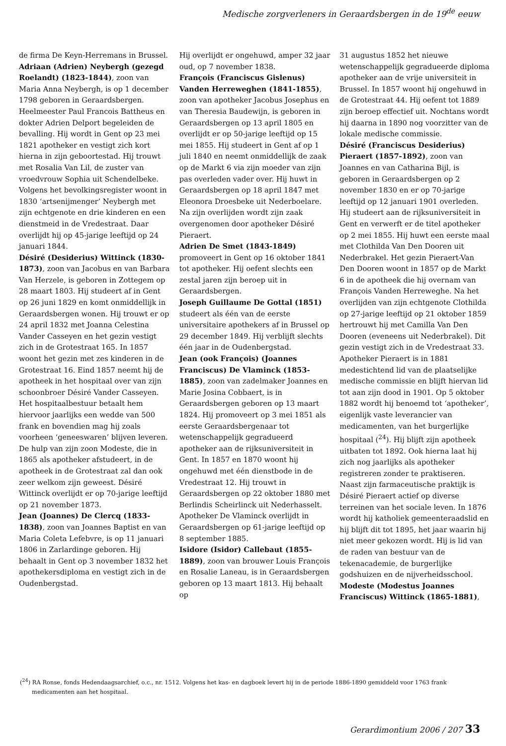Medische zorgverleners in Geraardsbergen in de 19<sup>de</sup> eeuw
de firma De Keyn-Herremans in Brussel.
Adriaan (Adrien) Neybergh (gezegd Roelandt) (1823-1844), zoon van Maria Anna Neybergh, is op 1 december 1798 geboren in Geraardsbergen. Heelmeester Paul Francois Battheus en dokter Adrien Delport begeleiden de bevalling. Hij wordt in Gent op 23 mei 1821 apotheker en vestigt zich kort hierna in zijn geboortestad. Hij trouwt met Rosalia Van Lil, de zuster van vroedvrouw Sophia uit Schendelbeke. Volgens het bevolkingsregister woont in 1830 ‘artsenijmenger’ Neybergh met zijn echtgenote en drie kinderen en een dienstmeid in de Vredestraat. Daar overlijdt hij op 45-jarige leeftijd op 24 januari 1844.
Désiré (Desiderius) Wittinck (1830-1873), zoon van Jacobus en van Barbara Van Herzele, is geboren in Zottegem op 28 maart 1803. Hij studeert af in Gent op 26 juni 1829 en komt onmiddellijk in Geraardsbergen wonen. Hij trouwt er op 24 april 1832 met Joanna Celestina Vander Casseyen en het gezin vestigt zich in de Grotestraat 165. In 1857 woont het gezin met zes kinderen in de Grotestraat 16. Eind 1857 neemt hij de apotheek in het hospitaal over van zijn schoonbroer Désiré Vander Casseyen. Het hospitaalbestuur betaalt hem hiervoor jaarlijks een wedde van 500 frank en bovendien mag hij zoals voorheen ‘geneeswaren’ blijven leveren. De hulp van zijn zoon Modeste, die in 1865 als apotheker afstudeert, in de apotheek in de Grotestraat zal dan ook zeer welkom zijn geweest. Désiré Wittinck overlijdt er op 70-jarige leeftijd op 21 november 1873.
Jean (Joannes) De Clercq (1833-1838), zoon van Joannes Baptist en van Maria Coleta Lefebvre, is op 11 januari 1806 in Zarlardinge geboren. Hij behaalt in Gent op 3 november 1832 het apothekersdiploma en vestigt zich in de Oudenbergstad.
Hij overlijdt er ongehuwd, amper 32 jaar oud, op 7 november 1838.
François (Franciscus Gislenus) Vanden Herreweghen (1841-1855), zoon van apotheker Jacobus Josephus en van Theresia Baudewijn, is geboren in Geraardsbergen op 13 april 1805 en overlijdt er op 50-jarige leeftijd op 15 mei 1855. Hij studeert in Gent af op 1 juli 1840 en neemt onmiddellijk de zaak op de Markt 6 via zijn moeder van zijn pas overleden vader over. Hij huwt in Geraardsbergen op 18 april 1847 met Eleonora Droesbeke uit Nederboelare. Na zijn overlijden wordt zijn zaak overgenomen door apotheker Désiré Pieraert.
Adrien De Smet (1843-1849) promoveert in Gent op 16 oktober 1841 tot apotheker. Hij oefent slechts een zestal jaren zijn beroep uit in Geraardsbergen.
Joseph Guillaume De Gottal (1851) studeert als één van de eerste universitaire apothekers af in Brussel op 29 december 1849. Hij verblijft slechts één jaar in de Oudenbergstad.
Jean (ook François) (Joannes Franciscus) De Vlaminck (1853-1885), zoon van zadelmaker Joannes en Marie Josina Cobbaert, is in Geraardsbergen geboren op 13 maart 1824. Hij promoveert op 3 mei 1851 als eerste Geraardsbergenaar tot wetenschappelijk gegradueerd apotheker aan de rijksuniversiteit in Gent. In 1857 en 1870 woont hij ongehuwd met één dienstbode in de Vredestraat 12. Hij trouwt in Geraardsbergen op 22 oktober 1880 met Berlindis Scheirlinck uit Nederhasselt. Apotheker De Vlaminck overlijdt in Geraardsbergen op 61-jarige leeftijd op 8 september 1885.
Isidore (Isidor) Callebaut (1855-1889), zoon van brouwer Louis François en Rosalie Laneau, is in Geraardsbergen geboren op 13 maart 1813. Hij behaalt op
31 augustus 1852 het nieuwe wetenschappelijk gegradueerde diploma apotheker aan de vrije universiteit in Brussel. In 1857 woont hij ongehuwd in de Grotestraat 44. Hij oefent tot 1889 zijn beroep effectief uit. Nochtans wordt hij daarna in 1890 nog voorzitter van de lokale medische commissie.
Désiré (Franciscus Desiderius) Pieraert (1857-1892), zoon van Joannes en van Catharina Bijl, is geboren in Geraardsbergen op 2 november 1830 en er op 70-jarige leeftijd op 12 januari 1901 overleden. Hij studeert aan de rijksuniversiteit in Gent en verwerft er de titel apotheker op 2 mei 1855. Hij huwt een eerste maal met Clothilda Van Den Dooren uit Nederbrakel. Het gezin Pieraert-Van Den Dooren woont in 1857 op de Markt 6 in de apotheek die hij overnam van François Vanden Herreweghe. Na het overlijden van zijn echtgenote Clothilda op 27-jarige leeftijd op 21 oktober 1859 hertrouwt hij met Camilla Van Den Dooren (eveneens uit Nederbrakel). Dit gezin vestigt zich in de Vredestraat 33. Apotheker Pieraert is in 1881 medestichtend lid van de plaatselijke medische commissie en blijft hiervan lid tot aan zijn dood in 1901. Op 5 oktober 1882 wordt hij benoemd tot ‘apotheker’, eigenlijk vaste leverancier van medicamenten, van het burgerlijke hospitaal (<sup>24</sup>). Hij blijft zijn apotheek uitbaten tot 1892. Ook hierna laat hij zich nog jaarlijks als apotheker registreren zonder te praktiseren.
Naast zijn farmaceutische praktijk is Désiré Pieraert actief op diverse terreinen van het sociale leven. In 1876 wordt hij katholiek gemeenteraadslid en hij blijft dit tot 1895, het jaar waarin hij niet meer gekozen wordt. Hij is lid van de raden van bestuur van de tekenacademie, de burgerlijke godshuizen en de nijverheidsschool.
Modeste (Modestus Joannes Franciscus) Wittinck (1865-1881),
(<sup>24</sup>) RA Ronse, fonds Hedendaagsarchief, o.c., nr. 1512. Volgens het kas- en dagboek levert hij in de periode 1886-1890 gemiddeld voor 1763 frank medicamenten aan het hospitaal.
Gerardimontium 2006 / 207 33